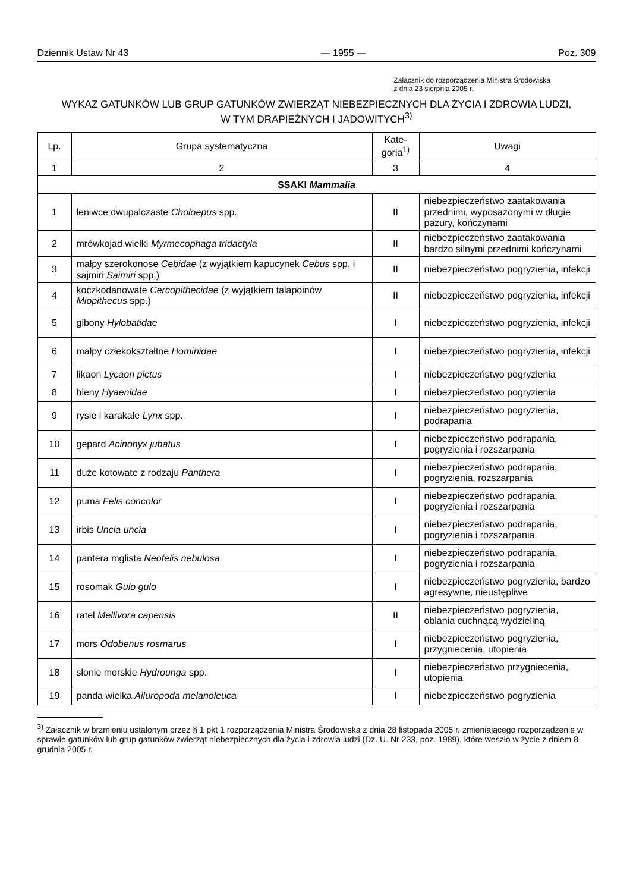Dziennik Ustaw Nr 43 — 1955 — Poz. 309
Załącznik do rozporządzenia Ministra Środowiska
z dnia 23 sierpnia 2005 r.
WYKAZ GATUNKÓW LUB GRUP GATUNKÓW ZWIERZĄT NIEBEZPIECZNYCH DLA ŻYCIA I ZDROWIA LUDZI,
W TYM DRAPIEŻNYCH I JADOWITYCH<sup>3)</sup>
| Lp. | Grupa systematyczna | Kate- goria<sup>1)</sup> | Uwagi |
| --- | --- | --- | --- |
| 1 | 2 | 3 | 4 |
| SSAKI Mammalia | | | |
| 1 | leniwce dwupalczaste Choloepus spp. | II | niebezpieczeństwo zaatakowania przednimi, wyposażonymi w długie pazury, kończynami |
| 2 | mrówkojad wielki Myrmecophaga tridactyla | II | niebezpieczeństwo zaatakowania bardzo silnymi przednimi kończynami |
| 3 | małpy szerokonose Cebidae (z wyjątkiem kapucynek Cebus spp. i sajmiri Saimiri spp.) | II | niebezpieczeństwo pogryzienia, infekcji |
| 4 | koczkodanowate Cercopithecidae (z wyjątkiem talapoinów Miopithecus spp.) | II | niebezpieczeństwo pogryzienia, infekcji |
| 5 | gibony Hylobatidae | I | niebezpieczeństwo pogryzienia, infekcji |
| 6 | małpy człekokształtne Hominidae | I | niebezpieczeństwo pogryzienia, infekcji |
| 7 | likaon Lycaon pictus | I | niebezpieczeństwo pogryzienia |
| 8 | hieny Hyaenidae | I | niebezpieczeństwo pogryzienia |
| 9 | rysie i karakale Lynx spp. | I | niebezpieczeństwo pogryzienia, podrapania |
| 10 | gepard Acinonyx jubatus | I | niebezpieczeństwo podrapania, pogryzienia i rozszarpania |
| 11 | duże kotowate z rodzaju Panthera | I | niebezpieczeństwo podrapania, pogryzienia, rozszarpania |
| 12 | puma Felis concolor | I | niebezpieczeństwo podrapania, pogryzienia i rozszarpania |
| 13 | irbis Uncia uncia | I | niebezpieczeństwo podrapania, pogryzienia i rozszarpania |
| 14 | pantera mglista Neofelis nebulosa | I | niebezpieczeństwo podrapania, pogryzienia i rozszarpania |
| 15 | rosomak Gulo gulo | I | niebezpieczeństwo pogryzienia, bardzo agresywne, nieustępliwe |
| 16 | ratel Mellivora capensis | II | niebezpieczeństwo pogryzienia, oblania cuchnącą wydzieliną |
| 17 | mors Odobenus rosmarus | I | niebezpieczeństwo pogryzienia, przygniecenia, utopienia |
| 18 | słonie morskie Hydrounga spp. | I | niebezpieczeństwo przygniecenia, utopienia |
| 19 | panda wielka Ailuropoda melanoleuca | I | niebezpieczeństwo pogryzienia |
<sup>3)</sup> Załącznik w brzmieniu ustalonym przez § 1 pkt 1 rozporządzenia Ministra Środowiska z dnia 28 listopada 2005 r. zmieniającego rozporządzenie w sprawie gatunków lub grup gatunków zwierząt niebezpiecznych dla życia i zdrowia ludzi (Dz. U. Nr 233, poz. 1989), które weszło w życie z dniem 8 grudnia 2005 r.